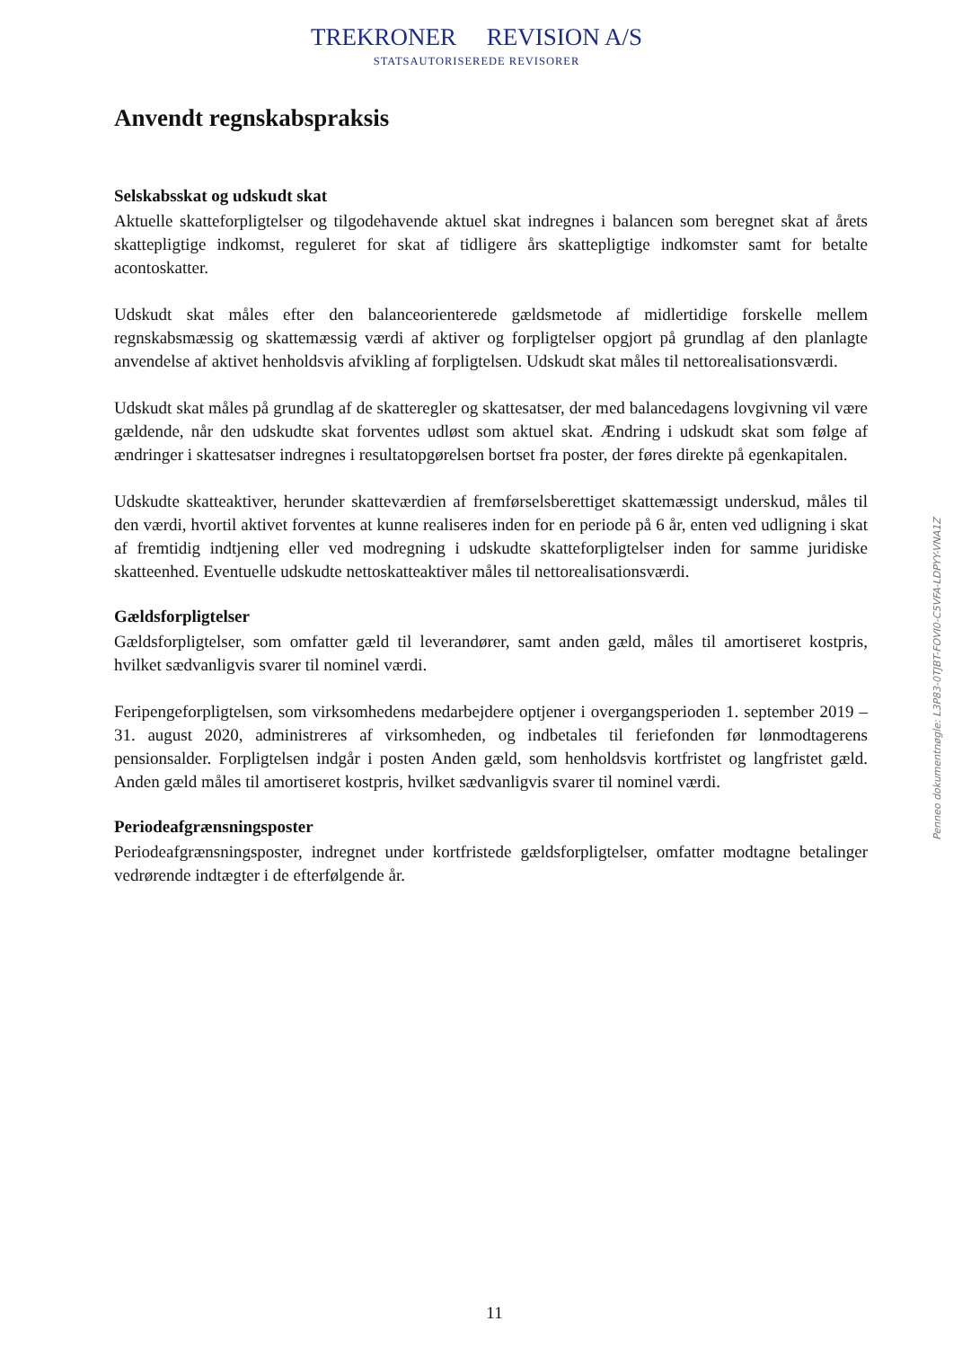TREKRONER REVISION A/S
STATSAUTORISEREDE REVISORER
Anvendt regnskabspraksis
Selskabsskat og udskudt skat
Aktuelle skatteforpligtelser og tilgodehavende aktuel skat indregnes i balancen som beregnet skat af årets skattepligtige indkomst, reguleret for skat af tidligere års skattepligtige indkomster samt for betalte acontoskatter.
Udskudt skat måles efter den balanceorienterede gældsmetode af midlertidige forskelle mellem regnskabsmæssig og skattemæssig værdi af aktiver og forpligtelser opgjort på grundlag af den planlagte anvendelse af aktivet henholdsvis afvikling af forpligtelsen. Udskudt skat måles til nettorealisationsværdi.
Udskudt skat måles på grundlag af de skatteregler og skattesatser, der med balancedagens lovgivning vil være gældende, når den udskudte skat forventes udløst som aktuel skat. Ændring i udskudt skat som følge af ændringer i skattesatser indregnes i resultatopgørelsen bortset fra poster, der føres direkte på egenkapitalen.
Udskudte skatteaktiver, herunder skatteværdien af fremførselsberettiget skattemæssigt underskud, måles til den værdi, hvortil aktivet forventes at kunne realiseres inden for en periode på 6 år, enten ved udligning i skat af fremtidig indtjening eller ved modregning i udskudte skatteforpligtelser inden for samme juridiske skatteenhed. Eventuelle udskudte nettoskatteaktiver måles til nettorealisationsværdi.
Gældsforpligtelser
Gældsforpligtelser, som omfatter gæld til leverandører, samt anden gæld, måles til amortiseret kostpris, hvilket sædvanligvis svarer til nominel værdi.
Feripengeforpligtelsen, som virksomhedens medarbejdere optjener i overgangsperioden 1. september 2019 – 31. august 2020, administreres af virksomheden, og indbetales til feriefonden før lønmodtagerens pensionsalder. Forpligtelsen indgår i posten Anden gæld, som henholdsvis kortfristet og langfristet gæld. Anden gæld måles til amortiseret kostpris, hvilket sædvanligvis svarer til nominel værdi.
Periodeafgrænsningsposter
Periodeafgrænsningsposter, indregnet under kortfristede gældsforpligtelser, omfatter modtagne betalinger vedrørende indtægter i de efterfølgende år.
Penneo dokumentnøgle: L3P83-0TJBT-FOVI0-C5VFA-LDPYY-VNA1Z
11